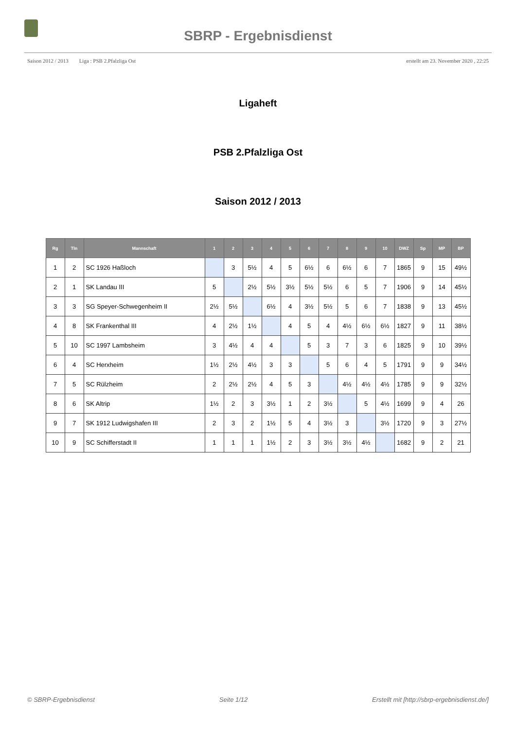SBRP - Ergebnisdienst
Saison 2012 / 2013 Liga : PSB 2.Pfalzliga Ost erstellt am 23. November 2020 , 22:25
Ligaheft
PSB 2.Pfalzliga Ost
Saison 2012 / 2013
| Rg | Tln | Mannschaft | 1 | 2 | 3 | 4 | 5 | 6 | 7 | 8 | 9 | 10 | DWZ | Sp | MP | BP |
| --- | --- | --- | --- | --- | --- | --- | --- | --- | --- | --- | --- | --- | --- | --- | --- | --- |
| 1 | 2 | SC 1926 Haßloch | | 3 | 5½ | 4 | 5 | 6½ | 6 | 6½ | 6 | 7 | 1865 | 9 | 15 | 49½ |
| 2 | 1 | SK Landau III | 5 | | 2½ | 5½ | 3½ | 5½ | 5½ | 6 | 5 | 7 | 1906 | 9 | 14 | 45½ |
| 3 | 3 | SG Speyer-Schwegenheim II | 2½ | 5½ | | 6½ | 4 | 3½ | 5½ | 5 | 6 | 7 | 1838 | 9 | 13 | 45½ |
| 4 | 8 | SK Frankenthal III | 4 | 2½ | 1½ | | 4 | 5 | 4 | 4½ | 6½ | 6½ | 1827 | 9 | 11 | 38½ |
| 5 | 10 | SC 1997 Lambsheim | 3 | 4½ | 4 | 4 | | 5 | 3 | 7 | 3 | 6 | 1825 | 9 | 10 | 39½ |
| 6 | 4 | SC Herxheim | 1½ | 2½ | 4½ | 3 | 3 | | 5 | 6 | 4 | 5 | 1791 | 9 | 9 | 34½ |
| 7 | 5 | SC Rülzheim | 2 | 2½ | 2½ | 4 | 5 | 3 | | 4½ | 4½ | 4½ | 1785 | 9 | 9 | 32½ |
| 8 | 6 | SK Altrip | 1½ | 2 | 3 | 3½ | 1 | 2 | 3½ | | 5 | 4½ | 1699 | 9 | 4 | 26 |
| 9 | 7 | SK 1912 Ludwigshafen III | 2 | 3 | 2 | 1½ | 5 | 4 | 3½ | 3 | | 3½ | 1720 | 9 | 3 | 27½ |
| 10 | 9 | SC Schifferstadt II | 1 | 1 | 1 | 1½ | 2 | 3 | 3½ | 3½ | 4½ | | 1682 | 9 | 2 | 21 |
© SBRP-Ergebnisdienst Seite 1/12 Erstellt mit [http://sbrp-ergebnisdienst.de/]